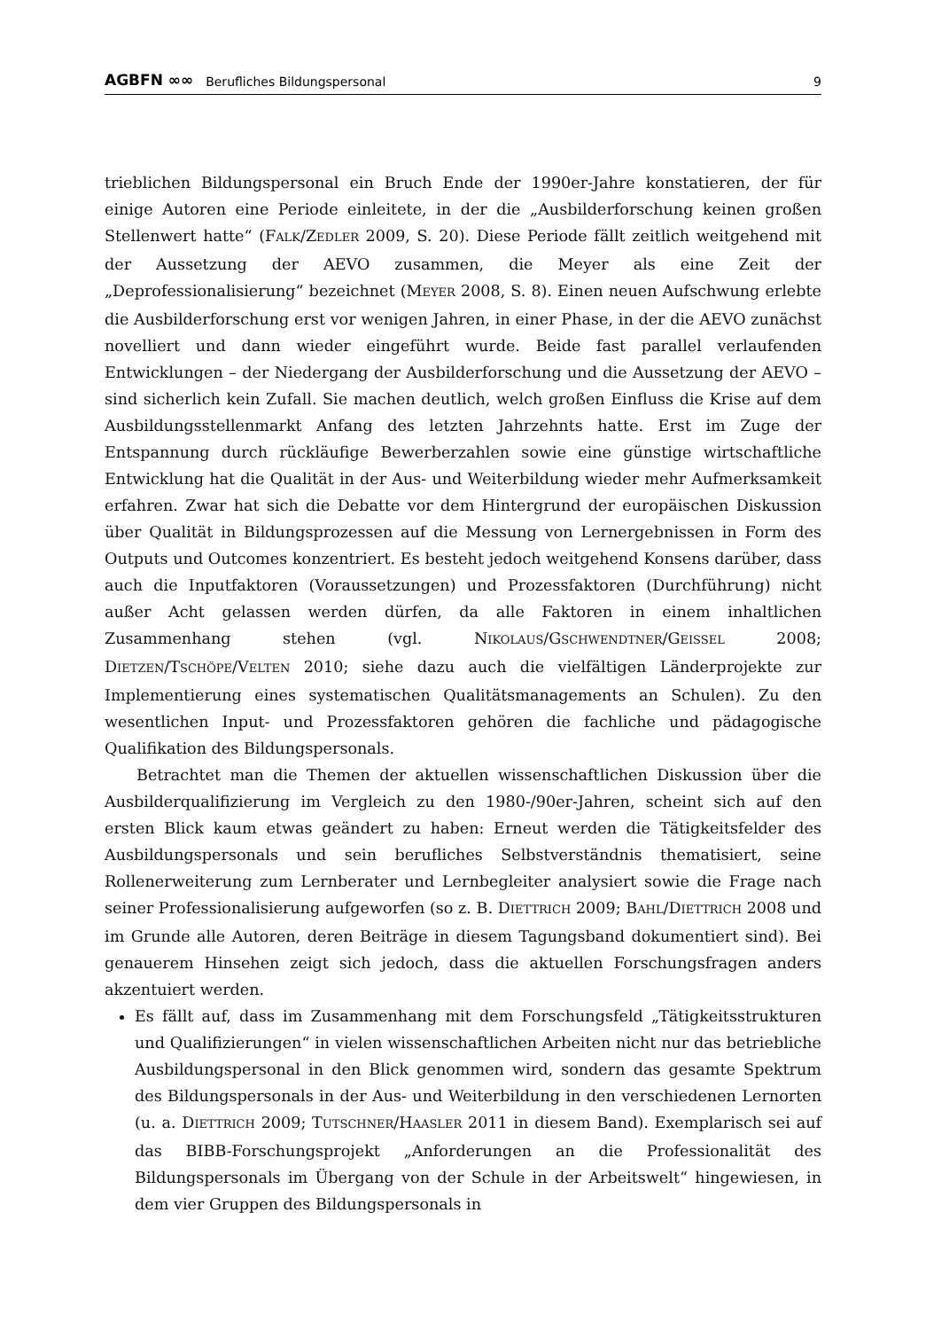AGBFN ∞∞ Berufliches Bildungspersonal 9
trieblichen Bildungspersonal ein Bruch Ende der 1990er-Jahre konstatieren, der für einige Autoren eine Periode einleitete, in der die „Ausbilderforschung keinen großen Stellenwert hatte“ (FALK/ZEDLER 2009, S. 20). Diese Periode fällt zeitlich weitgehend mit der Aussetzung der AEVO zusammen, die Meyer als eine Zeit der „Deprofessionalisierung“ bezeichnet (MEYER 2008, S. 8). Einen neuen Aufschwung erlebte die Ausbilderforschung erst vor wenigen Jahren, in einer Phase, in der die AEVO zunächst novelliert und dann wieder eingeführt wurde. Beide fast parallel verlaufenden Entwicklungen – der Niedergang der Ausbilderforschung und die Aussetzung der AEVO – sind sicherlich kein Zufall. Sie machen deutlich, welch großen Einfluss die Krise auf dem Ausbildungsstellenmarkt Anfang des letzten Jahrzehnts hatte. Erst im Zuge der Entspannung durch rückläufige Bewerberzahlen sowie eine günstige wirtschaftliche Entwicklung hat die Qualität in der Aus- und Weiterbildung wieder mehr Aufmerksamkeit erfahren. Zwar hat sich die Debatte vor dem Hintergrund der europäischen Diskussion über Qualität in Bildungsprozessen auf die Messung von Lernergebnissen in Form des Outputs und Outcomes konzentriert. Es besteht jedoch weitgehend Konsens darüber, dass auch die Inputfaktoren (Voraussetzungen) und Prozessfaktoren (Durchführung) nicht außer Acht gelassen werden dürfen, da alle Faktoren in einem inhaltlichen Zusammenhang stehen (vgl. NIKOLAUS/GSCHWENDTNER/GEISSEL 2008; DIETZEN/TSCHÖPE/VELTEN 2010; siehe dazu auch die vielfältigen Länderprojekte zur Implementierung eines systematischen Qualitätsmanagements an Schulen). Zu den wesentlichen Input- und Prozessfaktoren gehören die fachliche und pädagogische Qualifikation des Bildungspersonals.
Betrachtet man die Themen der aktuellen wissenschaftlichen Diskussion über die Ausbilderqualifizierung im Vergleich zu den 1980-/90er-Jahren, scheint sich auf den ersten Blick kaum etwas geändert zu haben: Erneut werden die Tätigkeitsfelder des Ausbildungspersonals und sein berufliches Selbstverständnis thematisiert, seine Rollenerweiterung zum Lernberater und Lernbegleiter analysiert sowie die Frage nach seiner Professionalisierung aufgeworfen (so z. B. DIETTRICH 2009; BAHL/DIETTRICH 2008 und im Grunde alle Autoren, deren Beiträge in diesem Tagungsband dokumentiert sind). Bei genauerem Hinsehen zeigt sich jedoch, dass die aktuellen Forschungsfragen anders akzentuiert werden.
Es fällt auf, dass im Zusammenhang mit dem Forschungsfeld „Tätigkeitsstrukturen und Qualifizierungen“ in vielen wissenschaftlichen Arbeiten nicht nur das betriebliche Ausbildungspersonal in den Blick genommen wird, sondern das gesamte Spektrum des Bildungspersonals in der Aus- und Weiterbildung in den verschiedenen Lernorten (u. a. DIETTRICH 2009; TUTSCHNER/HAASLER 2011 in diesem Band). Exemplarisch sei auf das BIBB-Forschungsprojekt „Anforderungen an die Professionalität des Bildungspersonals im Übergang von der Schule in der Arbeitswelt“ hingewiesen, in dem vier Gruppen des Bildungspersonals in